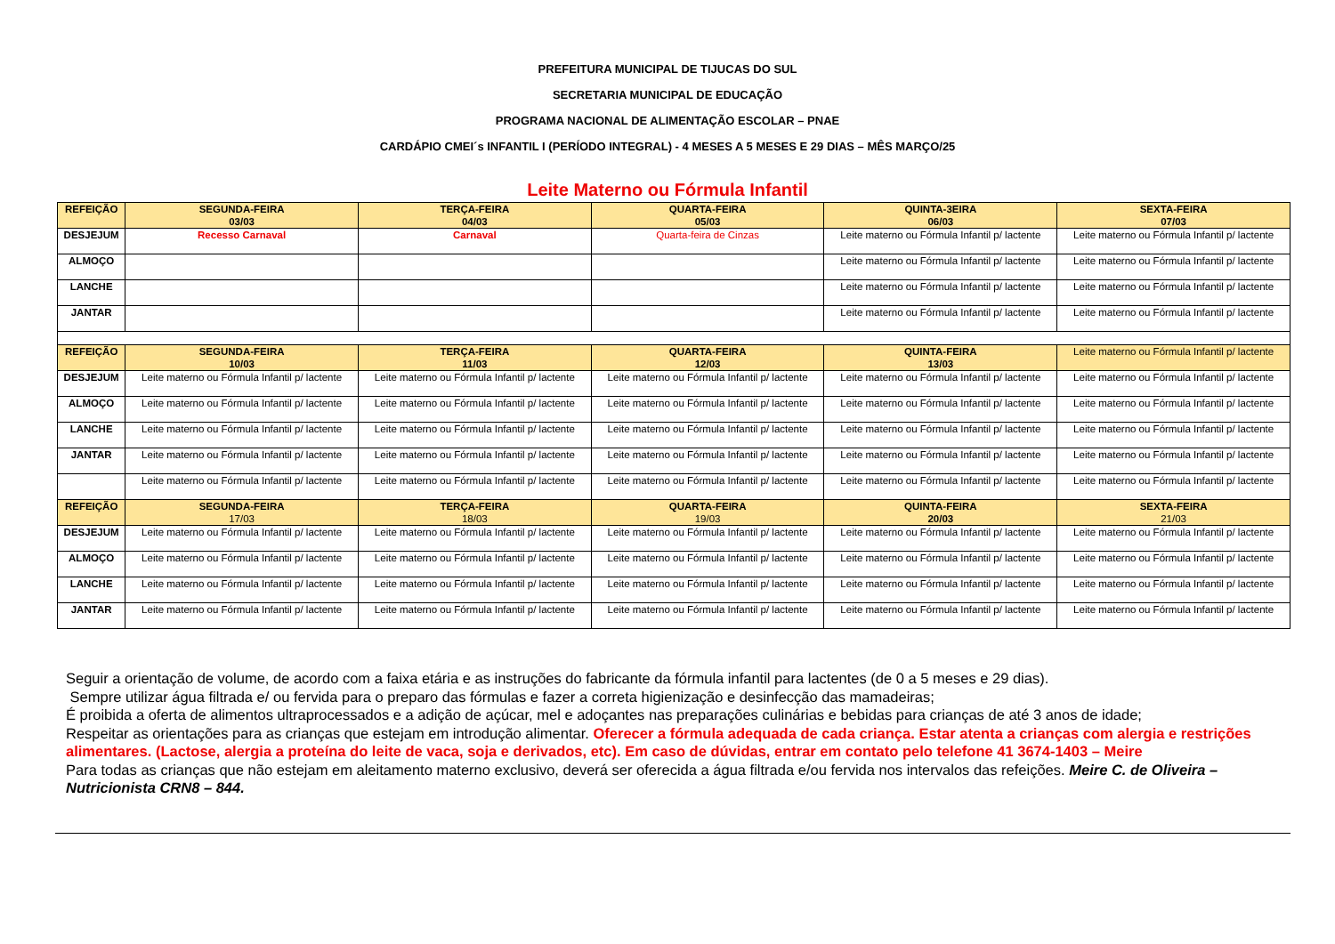PREFEITURA MUNICIPAL DE TIJUCAS DO SUL
SECRETARIA MUNICIPAL DE EDUCAÇÃO
PROGRAMA NACIONAL DE ALIMENTAÇÃO ESCOLAR – PNAE
CARDÁPIO CMEI´s INFANTIL I (PERÍODO INTEGRAL) - 4 MESES A 5 MESES E 29 DIAS – MÊS MARÇO/25
Leite Materno ou Fórmula Infantil
| REFEIÇÃO | SEGUNDA-FEIRA 03/03 | TERÇA-FEIRA 04/03 | QUARTA-FEIRA 05/03 | QUINTA-3EIRA 06/03 | SEXTA-FEIRA 07/03 |
| DESJEJUM | Recesso Carnaval | Carnaval | Quarta-feira de Cinzas | Leite materno ou Fórmula Infantil p/ lactente | Leite materno ou Fórmula Infantil p/ lactente |
| ALMOÇO | | | | Leite materno ou Fórmula Infantil p/ lactente | Leite materno ou Fórmula Infantil p/ lactente |
| LANCHE | | | | Leite materno ou Fórmula Infantil p/ lactente | Leite materno ou Fórmula Infantil p/ lactente |
| JANTAR | | | | Leite materno ou Fórmula Infantil p/ lactente | Leite materno ou Fórmula Infantil p/ lactente |
| REFEIÇÃO | SEGUNDA-FEIRA 10/03 | TERÇA-FEIRA 11/03 | QUARTA-FEIRA 12/03 | QUINTA-FEIRA 13/03 | Leite materno ou Fórmula Infantil p/ lactente |
| DESJEJUM | Leite materno ou Fórmula Infantil p/ lactente | Leite materno ou Fórmula Infantil p/ lactente | Leite materno ou Fórmula Infantil p/ lactente | Leite materno ou Fórmula Infantil p/ lactente | Leite materno ou Fórmula Infantil p/ lactente |
| ALMOÇO | Leite materno ou Fórmula Infantil p/ lactente | Leite materno ou Fórmula Infantil p/ lactente | Leite materno ou Fórmula Infantil p/ lactente | Leite materno ou Fórmula Infantil p/ lactente | Leite materno ou Fórmula Infantil p/ lactente |
| LANCHE | Leite materno ou Fórmula Infantil p/ lactente | Leite materno ou Fórmula Infantil p/ lactente | Leite materno ou Fórmula Infantil p/ lactente | Leite materno ou Fórmula Infantil p/ lactente | Leite materno ou Fórmula Infantil p/ lactente |
| JANTAR | Leite materno ou Fórmula Infantil p/ lactente | Leite materno ou Fórmula Infantil p/ lactente | Leite materno ou Fórmula Infantil p/ lactente | Leite materno ou Fórmula Infantil p/ lactente | Leite materno ou Fórmula Infantil p/ lactente |
| | Leite materno ou Fórmula Infantil p/ lactente | Leite materno ou Fórmula Infantil p/ lactente | Leite materno ou Fórmula Infantil p/ lactente | Leite materno ou Fórmula Infantil p/ lactente | Leite materno ou Fórmula Infantil p/ lactente |
| REFEIÇÃO | SEGUNDA-FEIRA 17/03 | TERÇA-FEIRA 18/03 | QUARTA-FEIRA 19/03 | QUINTA-FEIRA 20/03 | SEXTA-FEIRA 21/03 |
| DESJEJUM | Leite materno ou Fórmula Infantil p/ lactente | Leite materno ou Fórmula Infantil p/ lactente | Leite materno ou Fórmula Infantil p/ lactente | Leite materno ou Fórmula Infantil p/ lactente | Leite materno ou Fórmula Infantil p/ lactente |
| ALMOÇO | Leite materno ou Fórmula Infantil p/ lactente | Leite materno ou Fórmula Infantil p/ lactente | Leite materno ou Fórmula Infantil p/ lactente | Leite materno ou Fórmula Infantil p/ lactente | Leite materno ou Fórmula Infantil p/ lactente |
| LANCHE | Leite materno ou Fórmula Infantil p/ lactente | Leite materno ou Fórmula Infantil p/ lactente | Leite materno ou Fórmula Infantil p/ lactente | Leite materno ou Fórmula Infantil p/ lactente | Leite materno ou Fórmula Infantil p/ lactente |
| JANTAR | Leite materno ou Fórmula Infantil p/ lactente | Leite materno ou Fórmula Infantil p/ lactente | Leite materno ou Fórmula Infantil p/ lactente | Leite materno ou Fórmula Infantil p/ lactente | Leite materno ou Fórmula Infantil p/ lactente |
Seguir a orientação de volume, de acordo com a faixa etária e as instruções do fabricante da fórmula infantil para lactentes (de 0 a 5 meses e 29 dias).
Sempre utilizar água filtrada e/ ou fervida para o preparo das fórmulas e fazer a correta higienização e desinfecção das mamadeiras;
É proibida a oferta de alimentos ultraprocessados e a adição de açúcar, mel e adoçantes nas preparações culinárias e bebidas para crianças de até 3 anos de idade;
Respeitar as orientações para as crianças que estejam em introdução alimentar. Oferecer a fórmula adequada de cada criança. Estar atenta a crianças com alergia e restrições alimentares. (Lactose, alergia a proteína do leite de vaca, soja e derivados, etc). Em caso de dúvidas, entrar em contato pelo telefone 41 3674-1403 – Meire
Para todas as crianças que não estejam em aleitamento materno exclusivo, deverá ser oferecida a água filtrada e/ou fervida nos intervalos das refeições. Meire C. de Oliveira – Nutricionista CRN8 – 844.